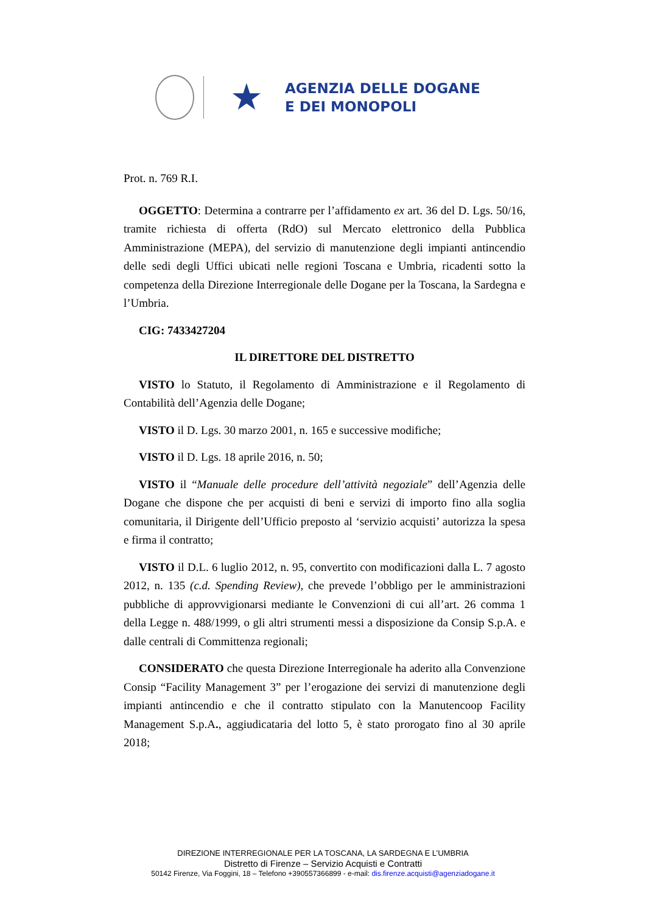★
AGENZIA DELLE DOGANE
E DEI MONOPOLI
Prot. n. 769 R.I.
OGGETTO: Determina a contrarre per l’affidamento ex art. 36 del D. Lgs. 50/16, tramite richiesta di offerta (RdO) sul Mercato elettronico della Pubblica Amministrazione (MEPA), del servizio di manutenzione degli impianti antincendio delle sedi degli Uffici ubicati nelle regioni Toscana e Umbria, ricadenti sotto la competenza della Direzione Interregionale delle Dogane per la Toscana, la Sardegna e l’Umbria.
CIG: 7433427204
IL DIRETTORE DEL DISTRETTO
VISTO lo Statuto, il Regolamento di Amministrazione e il Regolamento di Contabilità dell’Agenzia delle Dogane;
VISTO il D. Lgs. 30 marzo 2001, n. 165 e successive modifiche;
VISTO il D. Lgs. 18 aprile 2016, n. 50;
VISTO il “Manuale delle procedure dell’attività negoziale” dell’Agenzia delle Dogane che dispone che per acquisti di beni e servizi di importo fino alla soglia comunitaria, il Dirigente dell’Ufficio preposto al ‘servizio acquisti’ autorizza la spesa e firma il contratto;
VISTO il D.L. 6 luglio 2012, n. 95, convertito con modificazioni dalla L. 7 agosto 2012, n. 135 (c.d. Spending Review), che prevede l’obbligo per le amministrazioni pubbliche di approvvigionarsi mediante le Convenzioni di cui all’art. 26 comma 1 della Legge n. 488/1999, o gli altri strumenti messi a disposizione da Consip S.p.A. e dalle centrali di Committenza regionali;
CONSIDERATO che questa Direzione Interregionale ha aderito alla Convenzione Consip “Facility Management 3” per l’erogazione dei servizi di manutenzione degli impianti antincendio e che il contratto stipulato con la Manutencoop Facility Management S.p.A., aggiudicataria del lotto 5, è stato prorogato fino al 30 aprile 2018;
DIREZIONE INTERREGIONALE PER LA TOSCANA, LA SARDEGNA E L’UMBRIA
Distretto di Firenze – Servizio Acquisti e Contratti
50142 Firenze, Via Foggini, 18 – Telefono +390557366899 - e-mail: dis.firenze.acquisti@agenziadogane.it